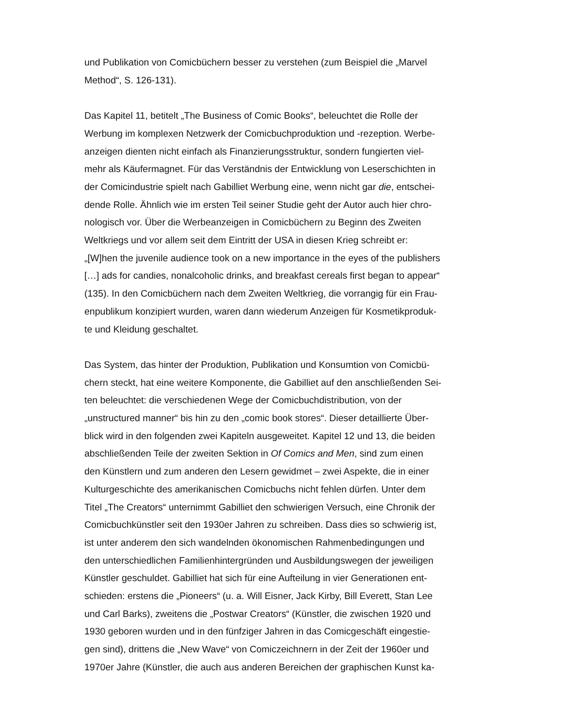und Publikation von Comicbüchern besser zu verstehen (zum Beispiel die „Marvel
Method“, S. 126-131).
Das Kapitel 11, betitelt „The Business of Comic Books“, beleuchtet die Rolle der
Werbung im komplexen Netzwerk der Comicbuchproduktion und -rezeption. Werbe-
anzeigen dienten nicht einfach als Finanzierungsstruktur, sondern fungierten viel-
mehr als Käufermagnet. Für das Verständnis der Entwicklung von Leserschichten in
der Comicindustrie spielt nach Gabilliet Werbung eine, wenn nicht gar die, entschei-
dende Rolle. Ähnlich wie im ersten Teil seiner Studie geht der Autor auch hier chro-
nologisch vor. Über die Werbeanzeigen in Comicbüchern zu Beginn des Zweiten
Weltkriegs und vor allem seit dem Eintritt der USA in diesen Krieg schreibt er:
„[W]hen the juvenile audience took on a new importance in the eyes of the publishers
[…] ads for candies, nonalcoholic drinks, and breakfast cereals first began to appear“
(135). In den Comicbüchern nach dem Zweiten Weltkrieg, die vorrangig für ein Frau-
enpublikum konzipiert wurden, waren dann wiederum Anzeigen für Kosmetikproduk-
te und Kleidung geschaltet.
Das System, das hinter der Produktion, Publikation und Konsumtion von Comicbü-
chern steckt, hat eine weitere Komponente, die Gabilliet auf den anschließenden Sei-
ten beleuchtet: die verschiedenen Wege der Comicbuchdistribution, von der
„unstructured manner“ bis hin zu den „comic book stores“. Dieser detaillierte Über-
blick wird in den folgenden zwei Kapiteln ausgeweitet. Kapitel 12 und 13, die beiden
abschließenden Teile der zweiten Sektion in Of Comics and Men, sind zum einen
den Künstlern und zum anderen den Lesern gewidmet – zwei Aspekte, die in einer
Kulturgeschichte des amerikanischen Comicbuchs nicht fehlen dürfen. Unter dem
Titel „The Creators“ unternimmt Gabilliet den schwierigen Versuch, eine Chronik der
Comicbuchkünstler seit den 1930er Jahren zu schreiben. Dass dies so schwierig ist,
ist unter anderem den sich wandelnden ökonomischen Rahmenbedingungen und
den unterschiedlichen Familienhintergründen und Ausbildungswegen der jeweiligen
Künstler geschuldet. Gabilliet hat sich für eine Aufteilung in vier Generationen ent-
schieden: erstens die „Pioneers“ (u. a. Will Eisner, Jack Kirby, Bill Everett, Stan Lee
und Carl Barks), zweitens die „Postwar Creators“ (Künstler, die zwischen 1920 und
1930 geboren wurden und in den fünfziger Jahren in das Comicgeschäft eingestie-
gen sind), drittens die „New Wave“ von Comiczeichnern in der Zeit der 1960er und
1970er Jahre (Künstler, die auch aus anderen Bereichen der graphischen Kunst ka-